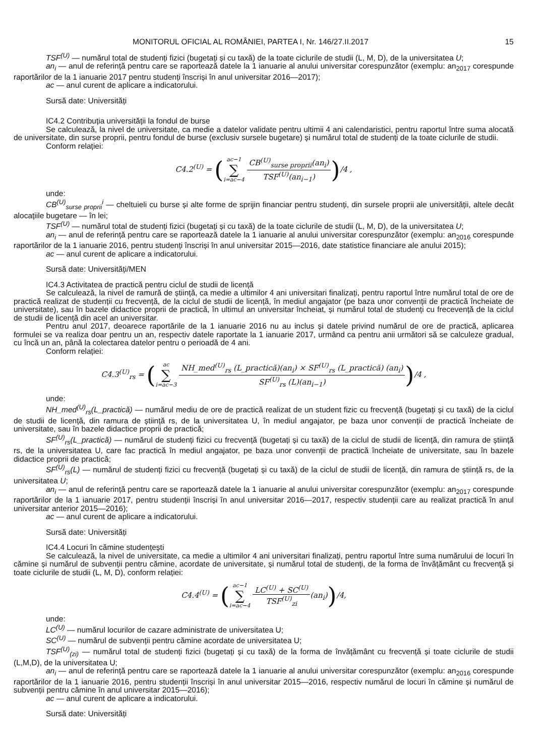MONITORUL OFICIAL AL ROMÂNIEI, PARTEA I, Nr. 146/27.II.2017 15
TSF<sup>(U)</sup> — numărul total de studenți fizici (bugetați și cu taxă) de la toate ciclurile de studii (L, M, D), de la universitatea U;
an<sub>i</sub> — anul de referință pentru care se raportează datele la 1 ianuarie al anului universitar corespunzător (exemplu: an<sub>2017</sub> corespunde raportărilor de la 1 ianuarie 2017 pentru studenți înscriși în anul universitar 2016—2017);
ac — anul curent de aplicare a indicatorului.
Sursă date: Universități
IC4.2 Contribuția universității la fondul de burse
Se calculează, la nivel de universitate, ca medie a datelor validate pentru ultimii 4 ani calendaristici, pentru raportul între suma alocată de universitate, din surse proprii, pentru fondul de burse (exclusiv sursele bugetare) și numărul total de studenți de la toate ciclurile de studii.
Conform relației:
C4.2<sup>(U)</sup> = (ac−1 ∑ i=ac−4 CB<sup>(U)</sup><sub>surse proprii</sub>(an<sub>i</sub>) TSF<sup>(U)</sup>(an<sub>i−1</sub>))/4 ,
unde:
CB<sup>(U)</sup><sub>surse proprii</sub><sup>i</sup> — cheltuieli cu burse și alte forme de sprijin financiar pentru studenți, din sursele proprii ale universității, altele decât alocațiile bugetare — în lei;
TSF<sup>(U)</sup> — numărul total de studenți fizici (bugetați și cu taxă) de la toate ciclurile de studii (L, M, D), de la universitatea U;
an<sub>i</sub> — anul de referință pentru care se raportează datele la 1 ianuarie al anului universitar corespunzător (exemplu: an<sub>2016</sub> corespunde raportărilor de la 1 ianuarie 2016, pentru studenți înscriși în anul universitar 2015—2016, date statistice financiare ale anului 2015);
ac — anul curent de aplicare a indicatorului.
Sursă date: Universități/MEN
IC4.3 Activitatea de practică pentru ciclul de studii de licență
Se calculează, la nivel de ramură de știință, ca medie a ultimilor 4 ani universitari finalizați, pentru raportul între numărul total de ore de practică realizat de studenții cu frecvență, de la ciclul de studii de licență, în mediul angajator (pe baza unor convenții de practică încheiate de universitate), sau în bazele didactice proprii de practică, în ultimul an universitar încheiat, și numărul total de studenți cu frecevență de la ciclul de studii de licență din acel an universitar.
Pentru anul 2017, deoarece raportările de la 1 ianuarie 2016 nu au inclus și datele privind numărul de ore de practică, aplicarea formulei se va realiza doar pentru un an, respectiv datele raportate la 1 ianuarie 2017, urmând ca pentru anii următori să se calculeze gradual, cu încă un an, până la colectarea datelor pentru o perioadă de 4 ani.
Conform relației:
C4.3<sup>(U)</sup><sub>rs</sub> = (ac ∑ i=ac−3 NH_med<sup>(U)</sup><sub>rs</sub> (L_practică)(an<sub>i</sub>) × SF<sup>(U)</sup><sub>rs</sub> (L_practică) (an<sub>i</sub>) SF<sup>(U)</sup><sub>rs</sub> (L)(an<sub>i−1</sub>))/4 ,
unde:
NH_med<sup>(U)</sup><sub>rs</sub>(L_practică) — numărul mediu de ore de practică realizat de un student fizic cu frecvență (bugetați și cu taxă) de la ciclul de studii de licență, din ramura de știință rs, de la universitatea U, în mediul angajator, pe baza unor convenții de practică încheiate de universitate, sau în bazele didactice proprii de practică;
SF<sup>(U)</sup><sub>rs</sub>(L_practică) — numărul de studenți fizici cu frecvență (bugetați și cu taxă) de la ciclul de studii de licență, din ramura de știință rs, de la universitatea U, care fac practică în mediul angajator, pe baza unor convenții de practică încheiate de universitate, sau în bazele didactice proprii de practică;
SF<sup>(U)</sup><sub>rs</sub>(L) — numărul de studenți fizici cu frecvență (bugetați și cu taxă) de la ciclul de studii de licență, din ramura de știință rs, de la universitatea U;
an<sub>i</sub> — anul de referință pentru care se raportează datele la 1 ianuarie al anului universitar corespunzător (exemplu: an<sub>2017</sub> corespunde raportărilor de la 1 ianuarie 2017, pentru studenții înscriși în anul universitar 2016—2017, respectiv studenții care au realizat practică în anul universitar anterior 2015—2016);
ac — anul curent de aplicare a indicatorului.
Sursă date: Universități
IC4.4 Locuri în cămine studențești
Se calculează, la nivel de universitate, ca medie a ultimilor 4 ani universitari finalizați, pentru raportul între suma numărului de locuri în cămine și numărul de subvenții pentru cămine, acordate de universitate, și numărul total de studenți, de la forma de învățământ cu frecvență și toate ciclurile de studii (L, M, D), conform relației:
C4.4<sup>(U)</sup> = (ac−1 ∑ i=ac−4 LC<sup>(U)</sup> + SC<sup>(U)</sup> TSF<sup>(U)</sup><sub>zi</sub>(an<sub>i</sub>))/4,
unde:
LC<sup>(U)</sup> — numărul locurilor de cazare administrate de universitatea U;
SC<sup>(U)</sup> — numărul de subvenții pentru cămine acordate de universitatea U;
TSF<sup>(U)</sup><sub>(zi)</sub> — numărul total de studenți fizici (bugetați și cu taxă) de la forma de învățământ cu frecvență și toate ciclurile de studii (L,M,D), de la universitatea U;
an<sub>i</sub> — anul de referință pentru care se raportează datele la 1 ianuarie al anului universitar corespunzător (exemplu: an<sub>2016</sub> corespunde raportărilor de la 1 ianuarie 2016, pentru studenții înscriși în anul universitar 2015—2016, respectiv numărul de locuri în cămine și numărul de subvenții pentru cămine în anul universitar 2015—2016);
ac — anul curent de aplicare a indicatorului.
Sursă date: Universități